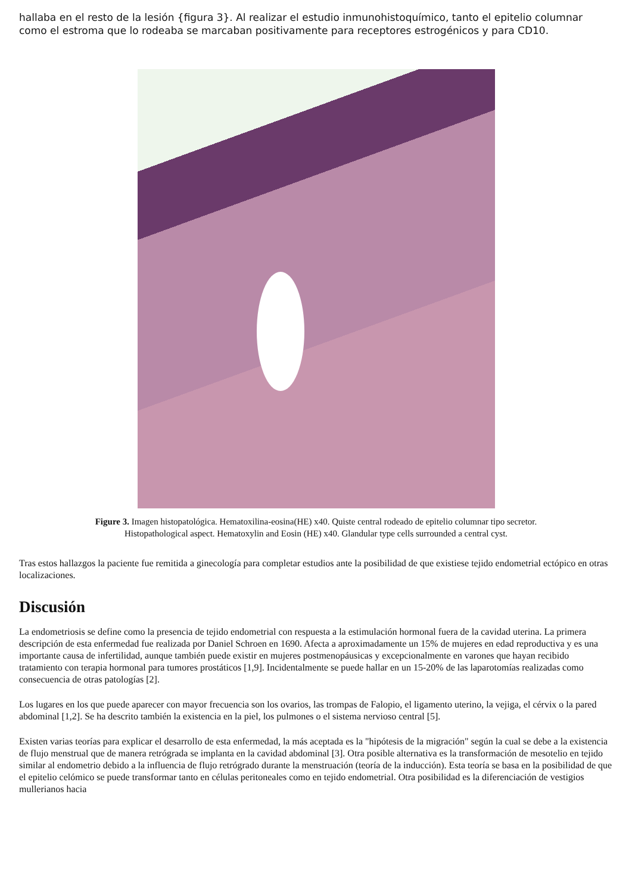hallaba en el resto de la lesión {figura 3}. Al realizar el estudio inmunohistoquímico, tanto el epitelio columnar como el estroma que lo rodeaba se marcaban positivamente para receptores estrogénicos y para CD10.
Figure 3. Imagen histopatológica. Hematoxilina-eosina(HE) x40. Quiste central rodeado de epitelio columnar tipo secretor.
Histopathological aspect. Hematoxylin and Eosin (HE) x40. Glandular type cells surrounded a central cyst.
Tras estos hallazgos la paciente fue remitida a ginecología para completar estudios ante la posibilidad de que existiese tejido endometrial ectópico en otras localizaciones.
Discusión
La endometriosis se define como la presencia de tejido endometrial con respuesta a la estimulación hormonal fuera de la cavidad uterina. La primera descripción de esta enfermedad fue realizada por Daniel Schroen en 1690. Afecta a aproximadamente un 15% de mujeres en edad reproductiva y es una importante causa de infertilidad, aunque también puede existir en mujeres postmenopáusicas y excepcionalmente en varones que hayan recibido tratamiento con terapia hormonal para tumores prostáticos [1,9]. Incidentalmente se puede hallar en un 15-20% de las laparotomías realizadas como consecuencia de otras patologías [2].
Los lugares en los que puede aparecer con mayor frecuencia son los ovarios, las trompas de Falopio, el ligamento uterino, la vejiga, el cérvix o la pared abdominal [1,2]. Se ha descrito también la existencia en la piel, los pulmones o el sistema nervioso central [5].
Existen varias teorías para explicar el desarrollo de esta enfermedad, la más aceptada es la "hipótesis de la migración" según la cual se debe a la existencia de flujo menstrual que de manera retrógrada se implanta en la cavidad abdominal [3]. Otra posible alternativa es la transformación de mesotelio en tejido similar al endometrio debido a la influencia de flujo retrógrado durante la menstruación (teoría de la inducción). Esta teoría se basa en la posibilidad de que el epitelio celómico se puede transformar tanto en células peritoneales como en tejido endometrial. Otra posibilidad es la diferenciación de vestigios mullerianos hacia